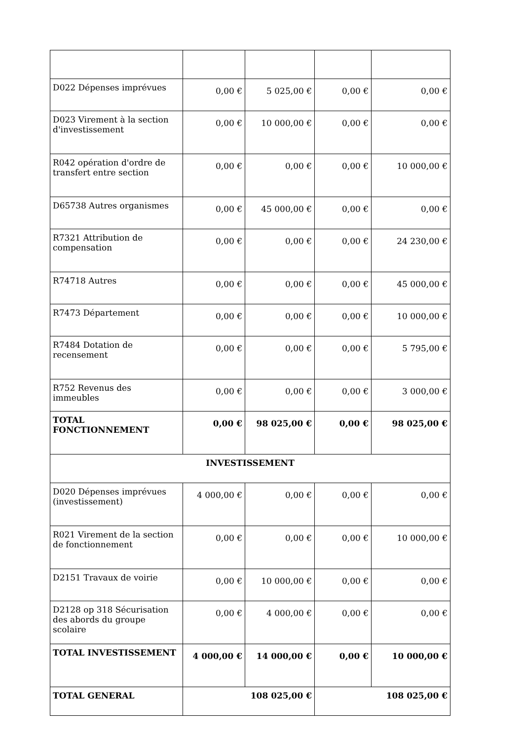| D022 Dépenses imprévues | 0,00 € | 5 025,00 € | 0,00 € | 0,00 € |
| D023 Virement à la section d'investissement | 0,00 € | 10 000,00 € | 0,00 € | 0,00 € |
| R042 opération d'ordre de transfert entre section | 0,00 € | 0,00 € | 0,00 € | 10 000,00 € |
| D65738 Autres organismes | 0,00 € | 45 000,00 € | 0,00 € | 0,00 € |
| R7321 Attribution de compensation | 0,00 € | 0,00 € | 0,00 € | 24 230,00 € |
| R74718 Autres | 0,00 € | 0,00 € | 0,00 € | 45 000,00 € |
| R7473 Département | 0,00 € | 0,00 € | 0,00 € | 10 000,00 € |
| R7484 Dotation de recensement | 0,00 € | 0,00 € | 0,00 € | 5 795,00 € |
| R752 Revenus des immeubles | 0,00 € | 0,00 € | 0,00 € | 3 000,00 € |
| TOTAL FONCTIONNEMENT | 0,00 € | 98 025,00 € | 0,00 € | 98 025,00 € |
| INVESTISSEMENT | | | | |
| D020 Dépenses imprévues (investissement) | 4 000,00 € | 0,00 € | 0,00 € | 0,00 € |
| R021 Virement de la section de fonctionnement | 0,00 € | 0,00 € | 0,00 € | 10 000,00 € |
| D2151 Travaux de voirie | 0,00 € | 10 000,00 € | 0,00 € | 0,00 € |
| D2128 op 318 Sécurisation des abords du groupe scolaire | 0,00 € | 4 000,00 € | 0,00 € | 0,00 € |
| TOTAL INVESTISSEMENT | 4 000,00 € | 14 000,00 € | 0,00 € | 10 000,00 € |
| TOTAL GENERAL | 108 025,00 € | | 108 025,00 € | |